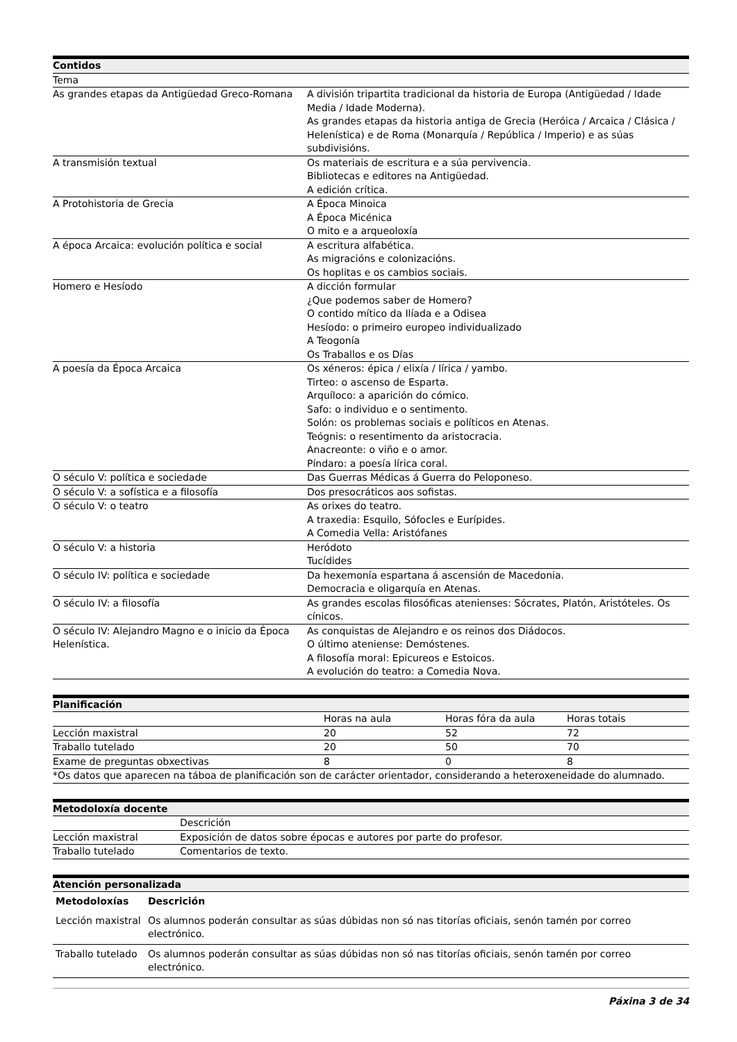| Contidos | |
| --- | --- |
| Tema | |
| As grandes etapas da Antigüedad Greco-Romana | A división tripartita tradicional da historia de Europa (Antigüedad / Idade Media / Idade Moderna). As grandes etapas da historia antiga de Grecia (Heróica / Arcaica / Clásica / Helenística) e de Roma (Monarquía / República / Imperio) e as súas subdivisións. |
| A transmisión textual | Os materiais de escritura e a súa pervivencia. Bibliotecas e editores na Antigüedad. A edición crítica. |
| A Protohistoria de Grecia | A Época Minoica A Época Micénica O mito e a arqueoloxía |
| A época Arcaica: evolución política e social | A escritura alfabética. As migracións e colonizacións. Os hoplitas e os cambios sociais. |
| Homero e Hesíodo | A dicción formular ¿Que podemos saber de Homero? O contido mítico da Ilíada e a Odisea Hesíodo: o primeiro europeo individualizado A Teogonía Os Traballos e os Días |
| A poesía da Época Arcaica | Os xéneros: épica / elixía / lírica / yambo. Tirteo: o ascenso de Esparta. Arquíloco: a aparición do cómico. Safo: o individuo e o sentimento. Solón: os problemas sociais e políticos en Atenas. Teógnis: o resentimento da aristocracia. Anacreonte: o viño e o amor. Píndaro: a poesía lírica coral. |
| O século V: política e sociedade | Das Guerras Médicas á Guerra do Peloponeso. |
| O século V: a sofística e a filosofía | Dos presocráticos aos sofistas. |
| O século V: o teatro | As orixes do teatro. A traxedia: Esquilo, Sófocles e Eurípides. A Comedia Vella: Aristófanes |
| O século V: a historia | Heródoto Tucídides |
| O século IV: política e sociedade | Da hexemonía espartana á ascensión de Macedonia. Democracia e oligarquía en Atenas. |
| O século IV: a filosofía | As grandes escolas filosóficas atenienses: Sócrates, Platón, Aristóteles. Os cínicos. |
| O século IV: Alejandro Magno e o inicio da Época Helenística. | As conquistas de Alejandro e os reinos dos Diádocos. O último ateniense: Demóstenes. A filosofía moral: Epicureos e Estoicos. A evolución do teatro: a Comedia Nova. |
| Planificación | | | |
| --- | --- | --- | --- |
| | Horas na aula | Horas fóra da aula | Horas totais |
| Lección maxistral | 20 | 52 | 72 |
| Traballo tutelado | 20 | 50 | 70 |
| Exame de preguntas obxectivas | 8 | 0 | 8 |
| *Os datos que aparecen na táboa de planificación son de carácter orientador, considerando a heteroxeneidade do alumnado. | | | |
| Metodoloxía docente | |
| --- | --- |
| | Descrición |
| Lección maxistral | Exposición de datos sobre épocas e autores por parte do profesor. |
| Traballo tutelado | Comentarios de texto. |
| Atención personalizada | |
| --- | --- |
| Metodoloxías | Descrición |
| Lección maxistral | Os alumnos poderán consultar as súas dúbidas non só nas titorías oficiais, senón tamén por correo electrónico. |
| Traballo tutelado | Os alumnos poderán consultar as súas dúbidas non só nas titorías oficiais, senón tamén por correo electrónico. |
Páxina 3 de 34